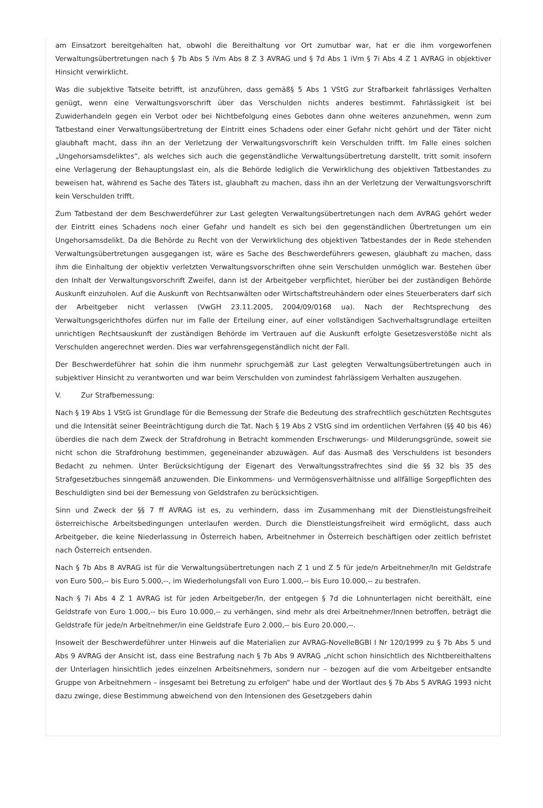am Einsatzort bereitgehalten hat, obwohl die Bereithaltung vor Ort zumutbar war, hat er die ihm vorgeworfenen Verwaltungsübertretungen nach § 7b Abs 5 iVm Abs 8 Z 3 AVRAG und § 7d Abs 1 iVm § 7i Abs 4 Z 1 AVRAG in objektiver Hinsicht verwirklicht.
Was die subjektive Tatseite betrifft, ist anzuführen, dass gemäß§ 5 Abs 1 VStG zur Strafbarkeit fahrlässiges Verhalten genügt, wenn eine Verwaltungsvorschrift über das Verschulden nichts anderes bestimmt. Fahrlässigkeit ist bei Zuwiderhandeln gegen ein Verbot oder bei Nichtbefolgung eines Gebotes dann ohne weiteres anzunehmen, wenn zum Tatbestand einer Verwaltungsübertretung der Eintritt eines Schadens oder einer Gefahr nicht gehört und der Täter nicht glaubhaft macht, dass ihn an der Verletzung der Verwaltungsvorschrift kein Verschulden trifft. Im Falle eines solchen „Ungehorsamsdeliktes“, als welches sich auch die gegenständliche Verwaltungsübertretung darstellt, tritt somit insofern eine Verlagerung der Behauptungslast ein, als die Behörde lediglich die Verwirklichung des objektiven Tatbestandes zu beweisen hat, während es Sache des Täters ist, glaubhaft zu machen, dass ihn an der Verletzung der Verwaltungsvorschrift kein Verschulden trifft.
Zum Tatbestand der dem Beschwerdeführer zur Last gelegten Verwaltungsübertretungen nach dem AVRAG gehört weder der Eintritt eines Schadens noch einer Gefahr und handelt es sich bei den gegenständlichen Übertretungen um ein Ungehorsamsdelikt. Da die Behörde zu Recht von der Verwirklichung des objektiven Tatbestandes der in Rede stehenden Verwaltungsübertretungen ausgegangen ist, wäre es Sache des Beschwerdeführers gewesen, glaubhaft zu machen, dass ihm die Einhaltung der objektiv verletzten Verwaltungsvorschriften ohne sein Verschulden unmöglich war. Bestehen über den Inhalt der Verwaltungsvorschrift Zweifel, dann ist der Arbeitgeber verpflichtet, hierüber bei der zuständigen Behörde Auskunft einzuholen. Auf die Auskunft von Rechtsanwälten oder Wirtschaftstreuhändern oder eines Steuerberaters darf sich der Arbeitgeber nicht verlassen (VwGH 23.11.2005, 2004/09/0168 ua). Nach der Rechtsprechung des Verwaltungsgerichthofes dürfen nur im Falle der Erteilung einer, auf einer vollständigen Sachverhaltsgrundlage erteilten unrichtigen Rechtsauskunft der zuständigen Behörde im Vertrauen auf die Auskunft erfolgte Gesetzesverstöße nicht als Verschulden angerechnet werden. Dies war verfahrensgegenständlich nicht der Fall.
Der Beschwerdeführer hat sohin die ihm nunmehr spruchgemäß zur Last gelegten Verwaltungsübertretungen auch in subjektiver Hinsicht zu verantworten und war beim Verschulden von zumindest fahrlässigem Verhalten auszugehen.
V. Zur Strafbemessung:
Nach § 19 Abs 1 VStG ist Grundlage für die Bemessung der Strafe die Bedeutung des strafrechtlich geschützten Rechtsgutes und die Intensität seiner Beeinträchtigung durch die Tat. Nach § 19 Abs 2 VStG sind im ordentlichen Verfahren (§§ 40 bis 46) überdies die nach dem Zweck der Strafdrohung in Betracht kommenden Erschwerungs- und Milderungsgründe, soweit sie nicht schon die Strafdrohung bestimmen, gegeneinander abzuwägen. Auf das Ausmaß des Verschuldens ist besonders Bedacht zu nehmen. Unter Berücksichtigung der Eigenart des Verwaltungsstrafrechtes sind die §§ 32 bis 35 des Strafgesetzbuches sinngemäß anzuwenden. Die Einkommens- und Vermögensverhältnisse und allfällige Sorgepflichten des Beschuldigten sind bei der Bemessung von Geldstrafen zu berücksichtigen.
Sinn und Zweck der §§ 7 ff AVRAG ist es, zu verhindern, dass im Zusammenhang mit der Dienstleistungsfreiheit österreichische Arbeitsbedingungen unterlaufen werden. Durch die Dienstleistungsfreiheit wird ermöglicht, dass auch Arbeitgeber, die keine Niederlassung in Österreich haben, Arbeitnehmer in Österreich beschäftigen oder zeitlich befristet nach Österreich entsenden.
Nach § 7b Abs 8 AVRAG ist für die Verwaltungsübertretungen nach Z 1 und Z 5 für jede/n Arbeitnehmer/In mit Geldstrafe von Euro 500,-- bis Euro 5.000,--, im Wiederholungsfall von Euro 1.000,-- bis Euro 10.000,-- zu bestrafen.
Nach § 7i Abs 4 Z 1 AVRAG ist für jeden Arbeitgeber/In, der entgegen § 7d die Lohnunterlagen nicht bereithält, eine Geldstrafe von Euro 1.000,-- bis Euro 10.000,-- zu verhängen, sind mehr als drei Arbeitnehmer/Innen betroffen, beträgt die Geldstrafe für jede/n Arbeitnehmer/in eine Geldstrafe Euro 2.000,-- bis Euro 20.000,--.
Insoweit der Beschwerdeführer unter Hinweis auf die Materialien zur AVRAG-NovelleBGBl I Nr 120/1999 zu § 7b Abs 5 und Abs 9 AVRAG der Ansicht ist, dass eine Bestrafung nach § 7b Abs 9 AVRAG „nicht schon hinsichtlich des Nichtbereithaltens der Unterlagen hinsichtlich jedes einzelnen Arbeitsnehmers, sondern nur – bezogen auf die vom Arbeitgeber entsandte Gruppe von Arbeitnehmern – insgesamt bei Betretung zu erfolgen“ habe und der Wortlaut des § 7b Abs 5 AVRAG 1993 nicht dazu zwinge, diese Bestimmung abweichend von den Intensionen des Gesetzgebers dahin